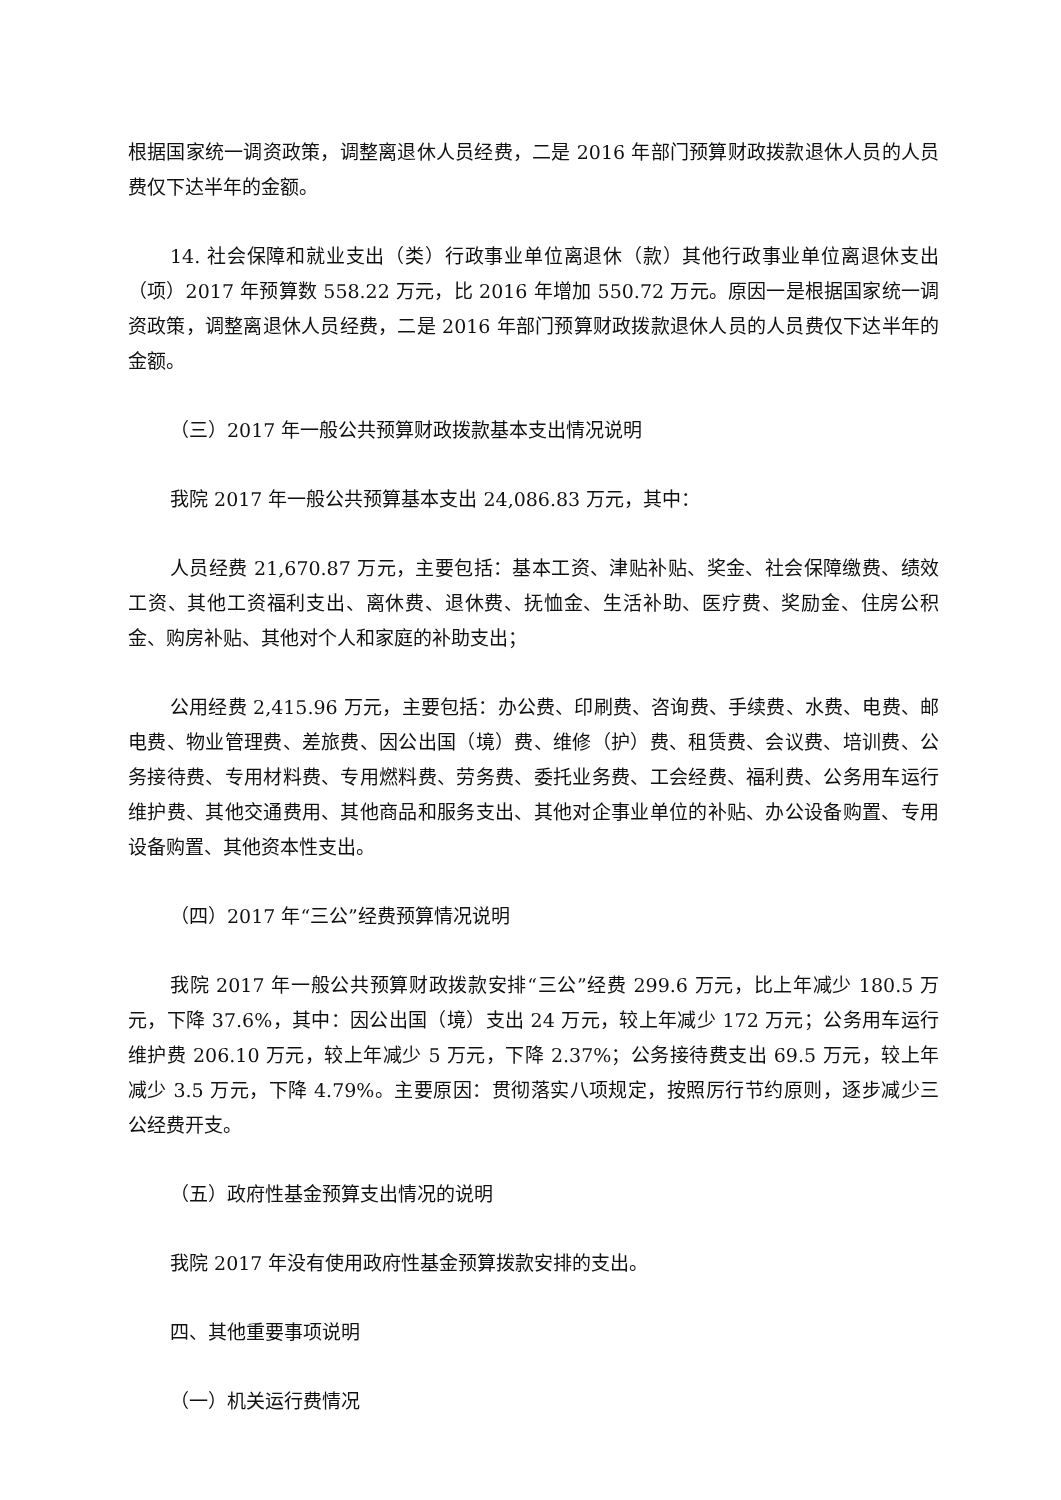根据国家统一调资政策，调整离退休人员经费，二是 2016 年部门预算财政拨款退休人员的人员费仅下达半年的金额。
14. 社会保障和就业支出（类）行政事业单位离退休（款）其他行政事业单位离退休支出（项）2017 年预算数 558.22 万元，比 2016 年增加 550.72 万元。原因一是根据国家统一调资政策，调整离退休人员经费，二是 2016 年部门预算财政拨款退休人员的人员费仅下达半年的金额。
（三）2017 年一般公共预算财政拨款基本支出情况说明
我院 2017 年一般公共预算基本支出 24,086.83 万元，其中：
人员经费 21,670.87 万元，主要包括：基本工资、津贴补贴、奖金、社会保障缴费、绩效工资、其他工资福利支出、离休费、退休费、抚恤金、生活补助、医疗费、奖励金、住房公积金、购房补贴、其他对个人和家庭的补助支出；
公用经费 2,415.96 万元，主要包括：办公费、印刷费、咨询费、手续费、水费、电费、邮电费、物业管理费、差旅费、因公出国（境）费、维修（护）费、租赁费、会议费、培训费、公务接待费、专用材料费、专用燃料费、劳务费、委托业务费、工会经费、福利费、公务用车运行维护费、其他交通费用、其他商品和服务支出、其他对企事业单位的补贴、办公设备购置、专用设备购置、其他资本性支出。
（四）2017 年“三公”经费预算情况说明
我院 2017 年一般公共预算财政拨款安排“三公”经费 299.6 万元，比上年减少 180.5 万元，下降 37.6%，其中：因公出国（境）支出 24 万元，较上年减少 172 万元；公务用车运行维护费 206.10 万元，较上年减少 5 万元，下降 2.37%；公务接待费支出 69.5 万元，较上年减少 3.5 万元，下降 4.79%。主要原因：贯彻落实八项规定，按照厉行节约原则，逐步减少三公经费开支。
（五）政府性基金预算支出情况的说明
我院 2017 年没有使用政府性基金预算拨款安排的支出。
四、其他重要事项说明
（一）机关运行费情况